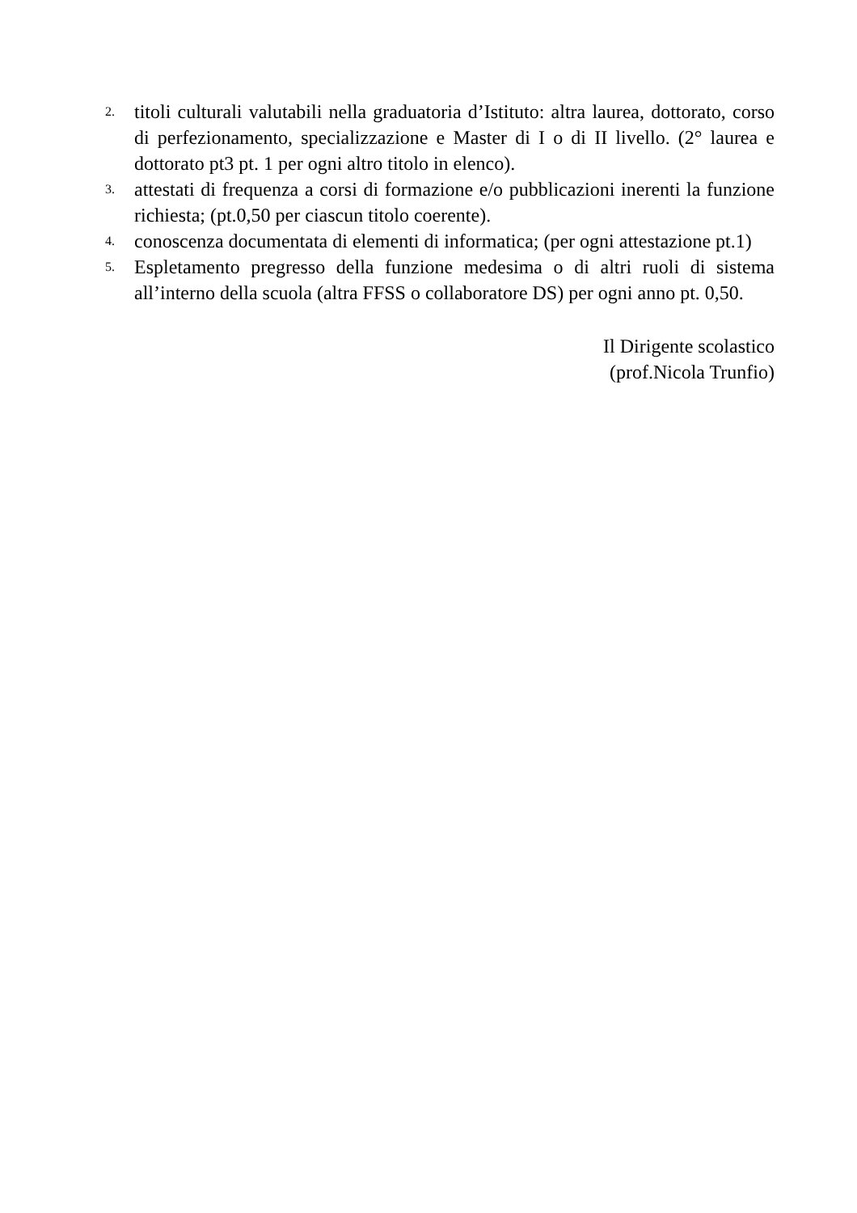2.
titoli culturali valutabili nella graduatoria d’Istituto: altra laurea, dottorato, corso di perfezionamento, specializzazione e Master di I o di II livello. (2° laurea e dottorato pt3 pt. 1 per ogni altro titolo in elenco).
3.
attestati di frequenza a corsi di formazione e/o pubblicazioni inerenti la funzione richiesta; (pt.0,50 per ciascun titolo coerente).
4.
conoscenza documentata di elementi di informatica; (per ogni attestazione pt.1)
5.
Espletamento pregresso della funzione medesima o di altri ruoli di sistema all’interno della scuola (altra FFSS o collaboratore DS) per ogni anno pt. 0,50.
Il Dirigente scolastico
(prof.Nicola Trunfio)